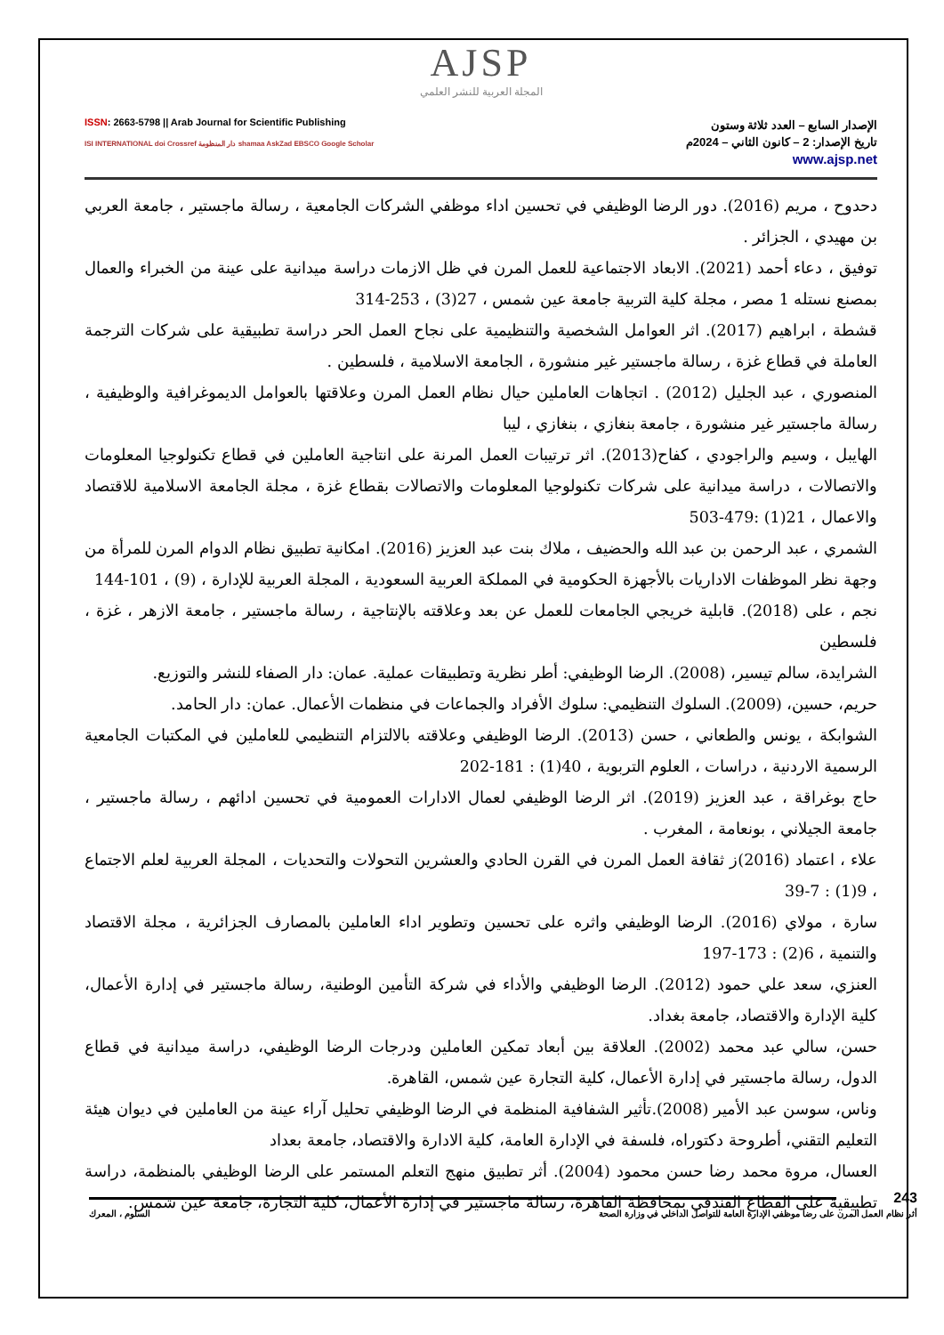AJSP
المجلة العربية للنشر العلمي
ISSN: 2663-5798 || Arab Journal for Scientific Publishing
ISI INTERNATIONAL doi Crossref دار المنظومة shamaa AskZad EBSCO Google Scholar
الإصدار السابع – العدد ثلاثة وستون
تاريخ الإصدار: 2 – كانون الثاني – 2024م
www.ajsp.net
دحدوح ، مريم (2016). دور الرضا الوظيفي في تحسين اداء موظفي الشركات الجامعية ، رسالة ماجستير ، جامعة العربي بن مهيدي ، الجزائر .
توفيق ، دعاء أحمد (2021). الابعاد الاجتماعية للعمل المرن في ظل الازمات دراسة ميدانية على عينة من الخبراء والعمال بمصنع نستله 1 مصر ، مجلة كلية التربية جامعة عين شمس ، 27(3) ، 253-314
قشطة ، ابراهيم (2017). اثر العوامل الشخصية والتنظيمية على نجاح العمل الحر دراسة تطبيقية على شركات الترجمة العاملة في قطاع غزة ، رسالة ماجستير غير منشورة ، الجامعة الاسلامية ، فلسطين .
المنصوري ، عبد الجليل (2012) . اتجاهات العاملين حيال نظام العمل المرن وعلاقتها بالعوامل الديموغرافية والوظيفية ، رسالة ماجستير غير منشورة ، جامعة بنغازي ، بنغازي ، ليبا
الهايبل ، وسيم والراجودي ، كفاح(2013). اثر ترتيبات العمل المرنة على انتاجية العاملين في قطاع تكنولوجيا المعلومات والاتصالات ، دراسة ميدانية على شركات تكنولوجيا المعلومات والاتصالات بقطاع غزة ، مجلة الجامعة الاسلامية للاقتصاد والاعمال ، 21(1) :479-503
الشمري ، عبد الرحمن بن عبد الله والحضيف ، ملاك بنت عبد العزيز (2016). امكانية تطبيق نظام الدوام المرن للمرأة من وجهة نظر الموظفات الاداريات بالأجهزة الحكومية في المملكة العربية السعودية ، المجلة العربية للإدارة ، (9) ، 101-144
نجم ، على (2018). قابلية خريجي الجامعات للعمل عن بعد وعلاقته بالإنتاجية ، رسالة ماجستير ، جامعة الازهر ، غزة ، فلسطين
الشرايدة، سالم تيسير، (2008). الرضا الوظيفي: أطر نظرية وتطبيقات عملية. عمان: دار الصفاء للنشر والتوزيع.
حريم، حسين، (2009). السلوك التنظيمي: سلوك الأفراد والجماعات في منظمات الأعمال. عمان: دار الحامد.
الشوابكة ، يونس والطعاني ، حسن (2013). الرضا الوظيفي وعلاقته بالالتزام التنظيمي للعاملين في المكتبات الجامعية الرسمية الاردنية ، دراسات ، العلوم التربوية ، 40(1) : 181-202
حاج بوغراقة ، عبد العزيز (2019). اثر الرضا الوظيفي لعمال الادارات العمومية في تحسين ادائهم ، رسالة ماجستير ، جامعة الجيلاني ، بونعامة ، المغرب .
علاء ، اعتماد (2016)ز ثقافة العمل المرن في القرن الحادي والعشرين التحولات والتحديات ، المجلة العربية لعلم الاجتماع ، 9(1) : 7-39
سارة ، مولاي (2016). الرضا الوظيفي واثره على تحسين وتطوير اداء العاملين بالمصارف الجزائرية ، مجلة الاقتصاد والتنمية ، 6(2) : 173-197
العنزي، سعد علي حمود (2012). الرضا الوظيفي والأداء في شركة التأمين الوطنية، رسالة ماجستير في إدارة الأعمال، كلية الإدارة والاقتصاد، جامعة بغداد.
حسن، سالي عبد محمد (2002). العلاقة بين أبعاد تمكين العاملين ودرجات الرضا الوظيفي، دراسة ميدانية في قطاع الدول، رسالة ماجستير في إدارة الأعمال، كلية التجارة عين شمس، القاهرة.
وناس، سوسن عبد الأمير (2008).تأثير الشفافية المنظمة في الرضا الوظيفي تحليل آراء عينة من العاملين في ديوان هيئة التعليم التقني، أطروحة دكتوراه، فلسفة في الإدارة العامة، كلية الادارة والاقتصاد، جامعة بعداد
العسال، مروة محمد رضا حسن محمود (2004). أثر تطبيق منهج التعلم المستمر على الرضا الوظيفي بالمنظمة، دراسة تطبيقية على القطاع الفندقي بمحافظة القاهرة، رسالة ماجستير في إدارة الأعمال، كلية التجارة، جامعة عين شمس.
243
أثر نظام العمل المرن على رضا موظفي الإدارة العامة للتواصل الداخلي في وزارة الصحة السلوم ، المعرك